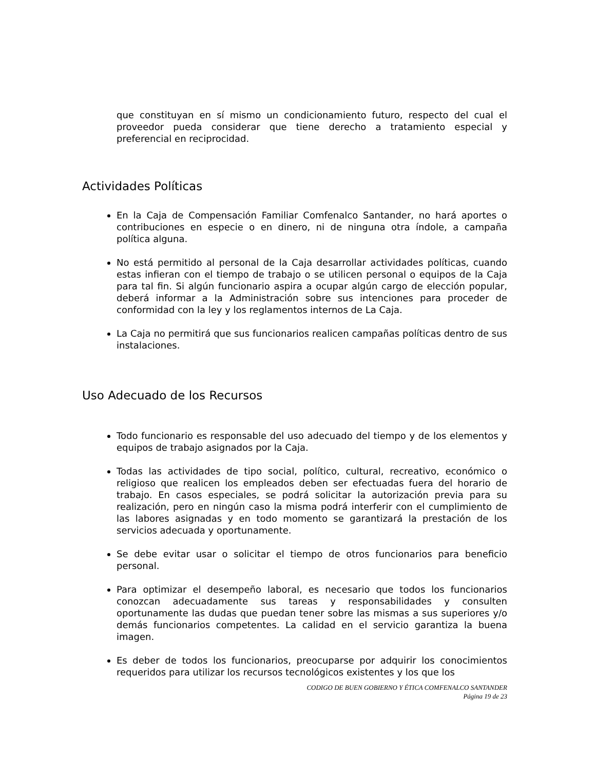que constituyan en sí mismo un condicionamiento futuro, respecto del cual el proveedor pueda considerar que tiene derecho a tratamiento especial y preferencial en reciprocidad.
Actividades Políticas
En la Caja de Compensación Familiar Comfenalco Santander, no hará aportes o contribuciones en especie o en dinero, ni de ninguna otra índole, a campaña política alguna.
No está permitido al personal de la Caja desarrollar actividades políticas, cuando estas infieran con el tiempo de trabajo o se utilicen personal o equipos de la Caja para tal fin. Si algún funcionario aspira a ocupar algún cargo de elección popular, deberá informar a la Administración sobre sus intenciones para proceder de conformidad con la ley y los reglamentos internos de La Caja.
La Caja no permitirá que sus funcionarios realicen campañas políticas dentro de sus instalaciones.
Uso Adecuado de los Recursos
Todo funcionario es responsable del uso adecuado del tiempo y de los elementos y equipos de trabajo asignados por la Caja.
Todas las actividades de tipo social, político, cultural, recreativo, económico o religioso que realicen los empleados deben ser efectuadas fuera del horario de trabajo. En casos especiales, se podrá solicitar la autorización previa para su realización, pero en ningún caso la misma podrá interferir con el cumplimiento de las labores asignadas y en todo momento se garantizará la prestación de los servicios adecuada y oportunamente.
Se debe evitar usar o solicitar el tiempo de otros funcionarios para beneficio personal.
Para optimizar el desempeño laboral, es necesario que todos los funcionarios conozcan adecuadamente sus tareas y responsabilidades y consulten oportunamente las dudas que puedan tener sobre las mismas a sus superiores y/o demás funcionarios competentes. La calidad en el servicio garantiza la buena imagen.
Es deber de todos los funcionarios, preocuparse por adquirir los conocimientos requeridos para utilizar los recursos tecnológicos existentes y los que los
CODIGO DE BUEN GOBIERNO Y ÉTICA COMFENALCO SANTANDER
Página 19 de 23